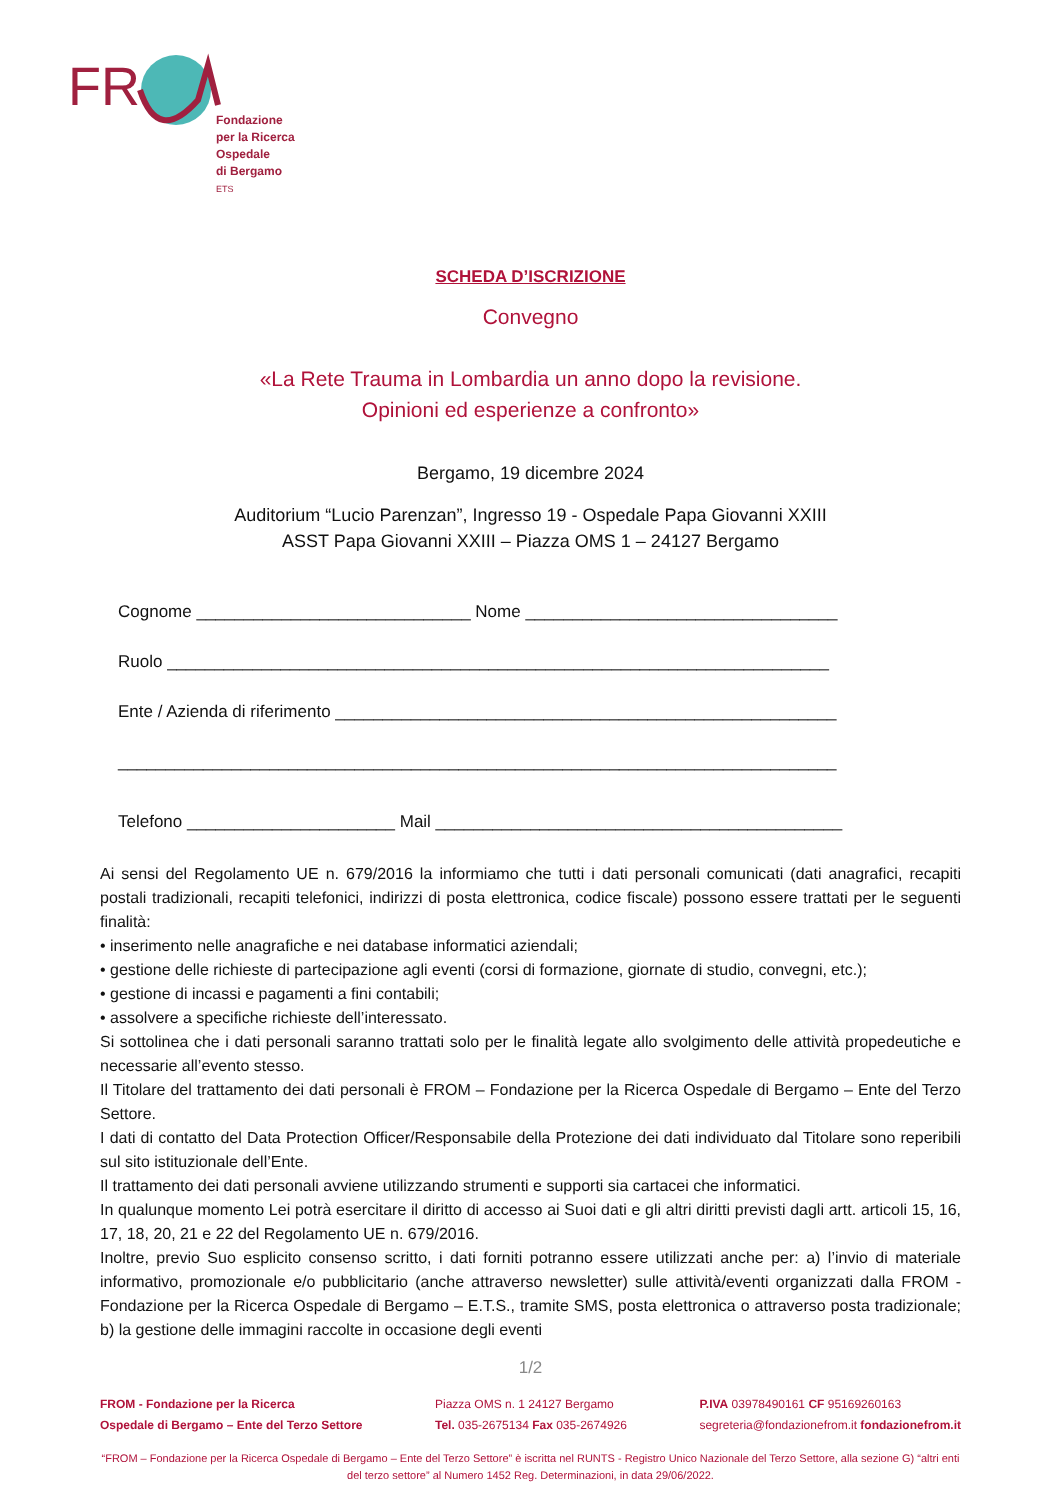FR
Fondazione
per la Ricerca
Ospedale
di Bergamo
ETS
SCHEDA D’ISCRIZIONE
Convegno
«La Rete Trauma in Lombardia un anno dopo la revisione.
Opinioni ed esperienze a confronto»
Bergamo, 19 dicembre 2024
Auditorium “Lucio Parenzan”, Ingresso 19 - Ospedale Papa Giovanni XXIII
ASST Papa Giovanni XXIII – Piazza OMS 1 – 24127 Bergamo
Cognome _____________________________ Nome _________________________________
Ruolo ______________________________________________________________________
Ente / Azienda di riferimento _____________________________________________________
____________________________________________________________________________
Telefono ______________________ Mail ___________________________________________
Ai sensi del Regolamento UE n. 679/2016 la informiamo che tutti i dati personali comunicati (dati anagrafici, recapiti postali tradizionali, recapiti telefonici, indirizzi di posta elettronica, codice fiscale) possono essere trattati per le seguenti finalità:
• inserimento nelle anagrafiche e nei database informatici aziendali;
• gestione delle richieste di partecipazione agli eventi (corsi di formazione, giornate di studio, convegni, etc.);
• gestione di incassi e pagamenti a fini contabili;
• assolvere a specifiche richieste dell’interessato.
Si sottolinea che i dati personali saranno trattati solo per le finalità legate allo svolgimento delle attività propedeutiche e necessarie all’evento stesso.
Il Titolare del trattamento dei dati personali è FROM – Fondazione per la Ricerca Ospedale di Bergamo – Ente del Terzo Settore.
I dati di contatto del Data Protection Officer/Responsabile della Protezione dei dati individuato dal Titolare sono reperibili sul sito istituzionale dell’Ente.
Il trattamento dei dati personali avviene utilizzando strumenti e supporti sia cartacei che informatici.
In qualunque momento Lei potrà esercitare il diritto di accesso ai Suoi dati e gli altri diritti previsti dagli artt. articoli 15, 16, 17, 18, 20, 21 e 22 del Regolamento UE n. 679/2016.
Inoltre, previo Suo esplicito consenso scritto, i dati forniti potranno essere utilizzati anche per: a) l’invio di materiale informativo, promozionale e/o pubblicitario (anche attraverso newsletter) sulle attività/eventi organizzati dalla FROM - Fondazione per la Ricerca Ospedale di Bergamo – E.T.S., tramite SMS, posta elettronica o attraverso posta tradizionale; b) la gestione delle immagini raccolte in occasione degli eventi
1/2
FROM - Fondazione per la Ricerca
Ospedale di Bergamo – Ente del Terzo Settore
Piazza OMS n. 1 24127 Bergamo
Tel. 035-2675134 Fax 035-2674926
P.IVA 03978490161 CF 95169260163
segreteria@fondazionefrom.it fondazionefrom.it
“FROM – Fondazione per la Ricerca Ospedale di Bergamo – Ente del Terzo Settore” è iscritta nel RUNTS - Registro Unico Nazionale del Terzo Settore, alla sezione G) “altri enti del terzo settore” al Numero 1452 Reg. Determinazioni, in data 29/06/2022.